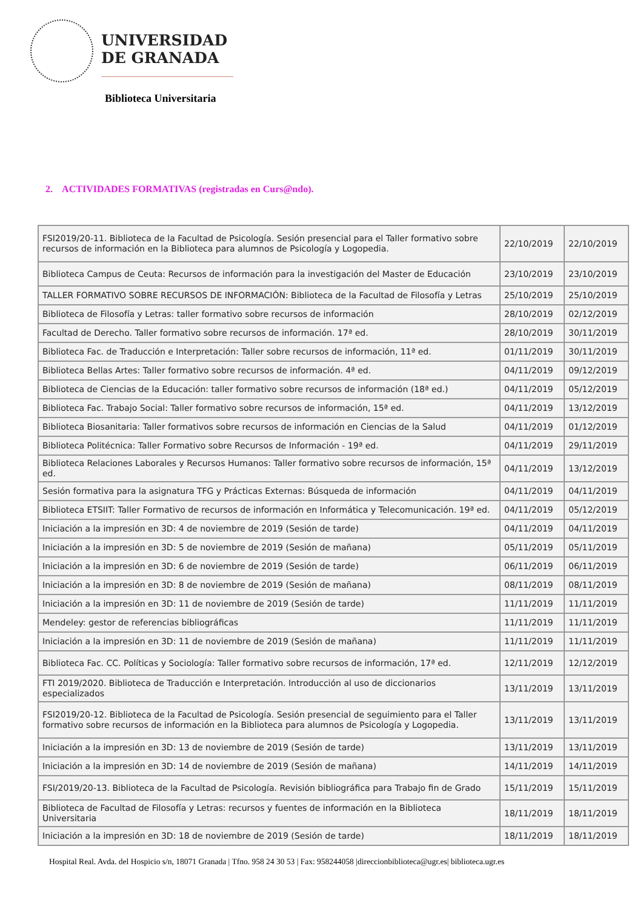UNIVERSIDAD
DE GRANADA
Biblioteca Universitaria
2. ACTIVIDADES FORMATIVAS (registradas en Curs@ndo).
| FSI2019/20-11. Biblioteca de la Facultad de Psicología. Sesión presencial para el Taller formativo sobre recursos de información en la Biblioteca para alumnos de Psicología y Logopedia. | 22/10/2019 | 22/10/2019 |
| Biblioteca Campus de Ceuta: Recursos de información para la investigación del Master de Educación | 23/10/2019 | 23/10/2019 |
| TALLER FORMATIVO SOBRE RECURSOS DE INFORMACIÓN: Biblioteca de la Facultad de Filosofía y Letras | 25/10/2019 | 25/10/2019 |
| Biblioteca de Filosofía y Letras: taller formativo sobre recursos de información | 28/10/2019 | 02/12/2019 |
| Facultad de Derecho. Taller formativo sobre recursos de información. 17ª ed. | 28/10/2019 | 30/11/2019 |
| Biblioteca Fac. de Traducción e Interpretación: Taller sobre recursos de información, 11ª ed. | 01/11/2019 | 30/11/2019 |
| Biblioteca Bellas Artes: Taller formativo sobre recursos de información. 4ª ed. | 04/11/2019 | 09/12/2019 |
| Biblioteca de Ciencias de la Educación: taller formativo sobre recursos de información (18ª ed.) | 04/11/2019 | 05/12/2019 |
| Biblioteca Fac. Trabajo Social: Taller formativo sobre recursos de información, 15ª ed. | 04/11/2019 | 13/12/2019 |
| Biblioteca Biosanitaria: Taller formativos sobre recursos de información en Ciencias de la Salud | 04/11/2019 | 01/12/2019 |
| Biblioteca Politécnica: Taller Formativo sobre Recursos de Información - 19ª ed. | 04/11/2019 | 29/11/2019 |
| Biblioteca Relaciones Laborales y Recursos Humanos: Taller formativo sobre recursos de información, 15ª ed. | 04/11/2019 | 13/12/2019 |
| Sesión formativa para la asignatura TFG y Prácticas Externas: Búsqueda de información | 04/11/2019 | 04/11/2019 |
| Biblioteca ETSIIT: Taller Formativo de recursos de información en Informática y Telecomunicación. 19ª ed. | 04/11/2019 | 05/12/2019 |
| Iniciación a la impresión en 3D: 4 de noviembre de 2019 (Sesión de tarde) | 04/11/2019 | 04/11/2019 |
| Iniciación a la impresión en 3D: 5 de noviembre de 2019 (Sesión de mañana) | 05/11/2019 | 05/11/2019 |
| Iniciación a la impresión en 3D: 6 de noviembre de 2019 (Sesión de tarde) | 06/11/2019 | 06/11/2019 |
| Iniciación a la impresión en 3D: 8 de noviembre de 2019 (Sesión de mañana) | 08/11/2019 | 08/11/2019 |
| Iniciación a la impresión en 3D: 11 de noviembre de 2019 (Sesión de tarde) | 11/11/2019 | 11/11/2019 |
| Mendeley: gestor de referencias bibliográficas | 11/11/2019 | 11/11/2019 |
| Iniciación a la impresión en 3D: 11 de noviembre de 2019 (Sesión de mañana) | 11/11/2019 | 11/11/2019 |
| Biblioteca Fac. CC. Políticas y Sociología: Taller formativo sobre recursos de información, 17ª ed. | 12/11/2019 | 12/12/2019 |
| FTI 2019/2020. Biblioteca de Traducción e Interpretación. Introducción al uso de diccionarios especializados | 13/11/2019 | 13/11/2019 |
| FSI2019/20-12. Biblioteca de la Facultad de Psicología. Sesión presencial de seguimiento para el Taller formativo sobre recursos de información en la Biblioteca para alumnos de Psicología y Logopedia. | 13/11/2019 | 13/11/2019 |
| Iniciación a la impresión en 3D: 13 de noviembre de 2019 (Sesión de tarde) | 13/11/2019 | 13/11/2019 |
| Iniciación a la impresión en 3D: 14 de noviembre de 2019 (Sesión de mañana) | 14/11/2019 | 14/11/2019 |
| FSI/2019/20-13. Biblioteca de la Facultad de Psicología. Revisión bibliográfica para Trabajo fin de Grado | 15/11/2019 | 15/11/2019 |
| Biblioteca de Facultad de Filosofía y Letras: recursos y fuentes de información en la Biblioteca Universitaria | 18/11/2019 | 18/11/2019 |
| Iniciación a la impresión en 3D: 18 de noviembre de 2019 (Sesión de tarde) | 18/11/2019 | 18/11/2019 |
Hospital Real. Avda. del Hospicio s/n, 18071 Granada | Tfno. 958 24 30 53 | Fax: 958244058 |direccionbiblioteca@ugr.es| biblioteca.ugr.es